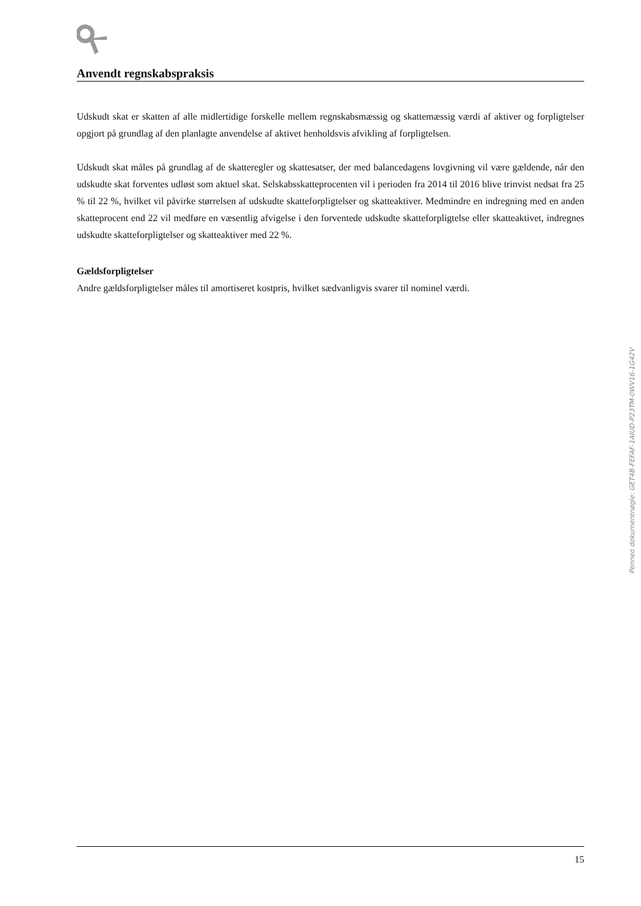Anvendt regnskabspraksis
Udskudt skat er skatten af alle midlertidige forskelle mellem regnskabsmæssig og skattemæssig værdi af aktiver og forpligtelser opgjort på grundlag af den planlagte anvendelse af aktivet henholdsvis afvikling af forpligtelsen.
Udskudt skat måles på grundlag af de skatteregler og skattesatser, der med balancedagens lovgivning vil være gældende, når den udskudte skat forventes udløst som aktuel skat. Selskabsskatteprocenten vil i perioden fra 2014 til 2016 blive trinvist nedsat fra 25 % til 22 %, hvilket vil påvirke størrelsen af udskudte skatteforpligtelser og skatteaktiver. Medmindre en indregning med en anden skatteprocent end 22 vil medføre en væsentlig afvigelse i den forventede udskudte skatteforpligtelse eller skatteaktivet, indregnes udskudte skatteforpligtelser og skatteaktiver med 22 %.
Gældsforpligtelser
Andre gældsforpligtelser måles til amortiseret kostpris, hvilket sædvanligvis svarer til nominel værdi.
Penneo dokumentnøgle: GET4B-FEFAF-1AIUD-P23TM-0WV16-1G42V
15